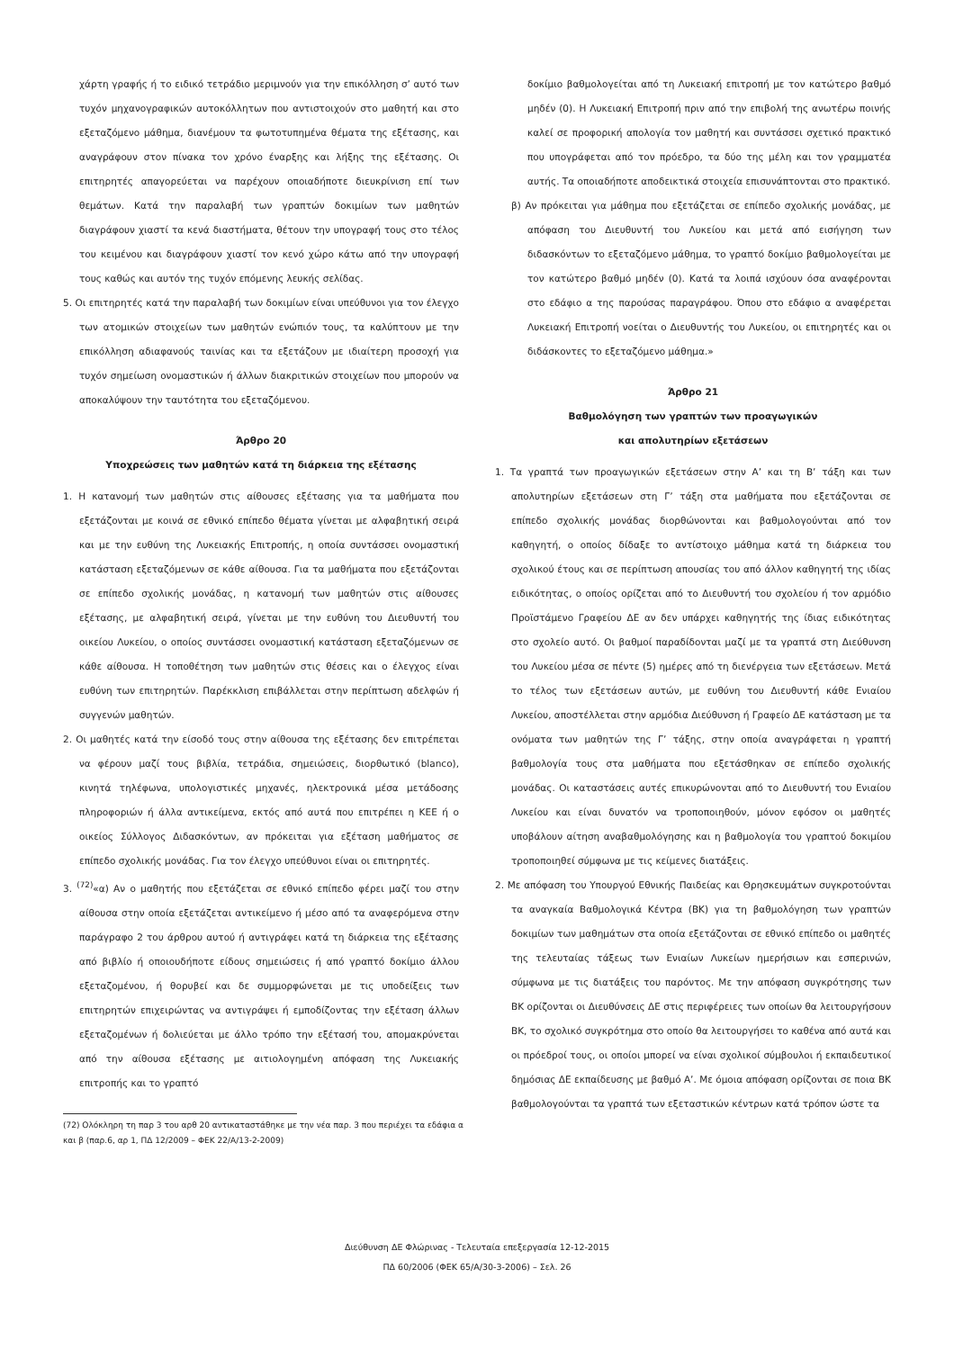χάρτη γραφής ή το ειδικό τετράδιο μεριμνούν για την επικόλληση σ’ αυτό των τυχόν μηχανογραφικών αυτοκόλλητων που αντιστοιχούν στο μαθητή και στο εξεταζόμενο μάθημα, διανέμουν τα φωτοτυπημένα θέματα της εξέτασης, και αναγράφουν στον πίνακα τον χρόνο έναρξης και λήξης της εξέτασης. Οι επιτηρητές απαγορεύεται να παρέχουν οποιαδήποτε διευκρίνιση επί των θεμάτων. Κατά την παραλαβή των γραπτών δοκιμίων των μαθητών διαγράφουν χιαστί τα κενά διαστήματα, θέτουν την υπογραφή τους στο τέλος του κειμένου και διαγράφουν χιαστί τον κενό χώρο κάτω από την υπογραφή τους καθώς και αυτόν της τυχόν επόμενης λευκής σελίδας.
5. Οι επιτηρητές κατά την παραλαβή των δοκιμίων είναι υπεύθυνοι για τον έλεγχο των ατομικών στοιχείων των μαθητών ενώπιόν τους, τα καλύπτουν με την επικόλληση αδιαφανούς ταινίας και τα εξετάζουν με ιδιαίτερη προσοχή για τυχόν σημείωση ονομαστικών ή άλλων διακριτικών στοιχείων που μπορούν να αποκαλύψουν την ταυτότητα του εξεταζόμενου.
Άρθρο 20
Υποχρεώσεις των μαθητών κατά τη διάρκεια της εξέτασης
1. Η κατανομή των μαθητών στις αίθουσες εξέτασης για τα μαθήματα που εξετάζονται με κοινά σε εθνικό επίπεδο θέματα γίνεται με αλφαβητική σειρά και με την ευθύνη της Λυκειακής Επιτροπής, η οποία συντάσσει ονομαστική κατάσταση εξεταζόμενων σε κάθε αίθουσα. Για τα μαθήματα που εξετάζονται σε επίπεδο σχολικής μονάδας, η κατανομή των μαθητών στις αίθουσες εξέτασης, με αλφαβητική σειρά, γίνεται με την ευθύνη του Διευθυντή του οικείου Λυκείου, ο οποίος συντάσσει ονομαστική κατάσταση εξεταζόμενων σε κάθε αίθουσα. Η τοποθέτηση των μαθητών στις θέσεις και ο έλεγχος είναι ευθύνη των επιτηρητών. Παρέκκλιση επιβάλλεται στην περίπτωση αδελφών ή συγγενών μαθητών.
2. Οι μαθητές κατά την είσοδό τους στην αίθουσα της εξέτασης δεν επιτρέπεται να φέρουν μαζί τους βιβλία, τετράδια, σημειώσεις, διορθωτικό (blanco), κινητά τηλέφωνα, υπολογιστικές μηχανές, ηλεκτρονικά μέσα μετάδοσης πληροφοριών ή άλλα αντικείμενα, εκτός από αυτά που επιτρέπει η ΚΕΕ ή ο οικείος Σύλλογος Διδασκόντων, αν πρόκειται για εξέταση μαθήματος σε επίπεδο σχολικής μονάδας. Για τον έλεγχο υπεύθυνοι είναι οι επιτηρητές.
3. <sup>(72)</sup>«α) Αν ο μαθητής που εξετάζεται σε εθνικό επίπεδο φέρει μαζί του στην αίθουσα στην οποία εξετάζεται αντικείμενο ή μέσο από τα αναφερόμενα στην παράγραφο 2 του άρθρου αυτού ή αντιγράφει κατά τη διάρκεια της εξέτασης από βιβλίο ή οποιουδήποτε είδους σημειώσεις ή από γραπτό δοκίμιο άλλου εξεταζομένου, ή θορυβεί και δε συμμορφώνεται με τις υποδείξεις των επιτηρητών επιχειρώντας να αντιγράψει ή εμποδίζοντας την εξέταση άλλων εξεταζομένων ή δολιεύεται με άλλο τρόπο την εξέτασή του, απομακρύνεται από την αίθουσα εξέτασης με αιτιολογημένη απόφαση της Λυκειακής επιτροπής και το γραπτό
(72) Ολόκληρη τη παρ 3 του αρθ 20 αντικαταστάθηκε με την νέα παρ. 3 που περιέχει τα εδάφια α και β (παρ.6, αρ 1, ΠΔ 12/2009 – ΦΕΚ 22/Α/13-2-2009)
δοκίμιο βαθμολογείται από τη Λυκειακή επιτροπή με τον κατώτερο βαθμό μηδέν (0). Η Λυκειακή Επιτροπή πριν από την επιβολή της ανωτέρω ποινής καλεί σε προφορική απολογία τον μαθητή και συντάσσει σχετικό πρακτικό που υπογράφεται από τον πρόεδρο, τα δύο της μέλη και τον γραμματέα αυτής. Τα οποιαδήποτε αποδεικτικά στοιχεία επισυνάπτονται στο πρακτικό.
β) Αν πρόκειται για μάθημα που εξετάζεται σε επίπεδο σχολικής μονάδας, με απόφαση του Διευθυντή του Λυκείου και μετά από εισήγηση των διδασκόντων το εξεταζόμενο μάθημα, το γραπτό δοκίμιο βαθμολογείται με τον κατώτερο βαθμό μηδέν (0). Κατά τα λοιπά ισχύουν όσα αναφέρονται στο εδάφιο α της παρούσας παραγράφου. Όπου στο εδάφιο α αναφέρεται Λυκειακή Επιτροπή νοείται ο Διευθυντής του Λυκείου, οι επιτηρητές και οι διδάσκοντες το εξεταζόμενο μάθημα.»
Άρθρο 21
Βαθμολόγηση των γραπτών των προαγωγικών
και απολυτηρίων εξετάσεων
1. Τα γραπτά των προαγωγικών εξετάσεων στην Α’ και τη Β’ τάξη και των απολυτηρίων εξετάσεων στη Γ’ τάξη στα μαθήματα που εξετάζονται σε επίπεδο σχολικής μονάδας διορθώνονται και βαθμολογούνται από τον καθηγητή, ο οποίος δίδαξε το αντίστοιχο μάθημα κατά τη διάρκεια του σχολικού έτους και σε περίπτωση απουσίας του από άλλον καθηγητή της ιδίας ειδικότητας, ο οποίος ορίζεται από το Διευθυντή του σχολείου ή τον αρμόδιο Προϊστάμενο Γραφείου ΔΕ αν δεν υπάρχει καθηγητής της ίδιας ειδικότητας στο σχολείο αυτό. Οι βαθμοί παραδίδονται μαζί με τα γραπτά στη Διεύθυνση του Λυκείου μέσα σε πέντε (5) ημέρες από τη διενέργεια των εξετάσεων. Μετά το τέλος των εξετάσεων αυτών, με ευθύνη του Διευθυντή κάθε Ενιαίου Λυκείου, αποστέλλεται στην αρμόδια Διεύθυνση ή Γραφείο ΔΕ κατάσταση με τα ονόματα των μαθητών της Γ’ τάξης, στην οποία αναγράφεται η γραπτή βαθμολογία τους στα μαθήματα που εξετάσθηκαν σε επίπεδο σχολικής μονάδας. Οι καταστάσεις αυτές επικυρώνονται από το Διευθυντή του Ενιαίου Λυκείου και είναι δυνατόν να τροποποιηθούν, μόνον εφόσον οι μαθητές υποβάλουν αίτηση αναβαθμολόγησης και η βαθμολογία του γραπτού δοκιμίου τροποποιηθεί σύμφωνα με τις κείμενες διατάξεις.
2. Με απόφαση του Υπουργού Εθνικής Παιδείας και Θρησκευμάτων συγκροτούνται τα αναγκαία Βαθμολογικά Κέντρα (ΒΚ) για τη βαθμολόγηση των γραπτών δοκιμίων των μαθημάτων στα οποία εξετάζονται σε εθνικό επίπεδο οι μαθητές της τελευταίας τάξεως των Ενιαίων Λυκείων ημερήσιων και εσπερινών, σύμφωνα με τις διατάξεις του παρόντος. Με την απόφαση συγκρότησης των ΒΚ ορίζονται οι Διευθύνσεις ΔΕ στις περιφέρειες των οποίων θα λειτουργήσουν ΒΚ, το σχολικό συγκρότημα στο οποίο θα λειτουργήσει το καθένα από αυτά και οι πρόεδροί τους, οι οποίοι μπορεί να είναι σχολικοί σύμβουλοι ή εκπαιδευτικοί δημόσιας ΔΕ εκπαίδευσης με βαθμό Α’. Με όμοια απόφαση ορίζονται σε ποια ΒΚ βαθμολογούνται τα γραπτά των εξεταστικών κέντρων κατά τρόπον ώστε τα
Διεύθυνση ΔΕ Φλώρινας - Τελευταία επεξεργασία 12-12-2015
ΠΔ 60/2006 (ΦΕΚ 65/Α/30-3-2006) – Σελ. 26